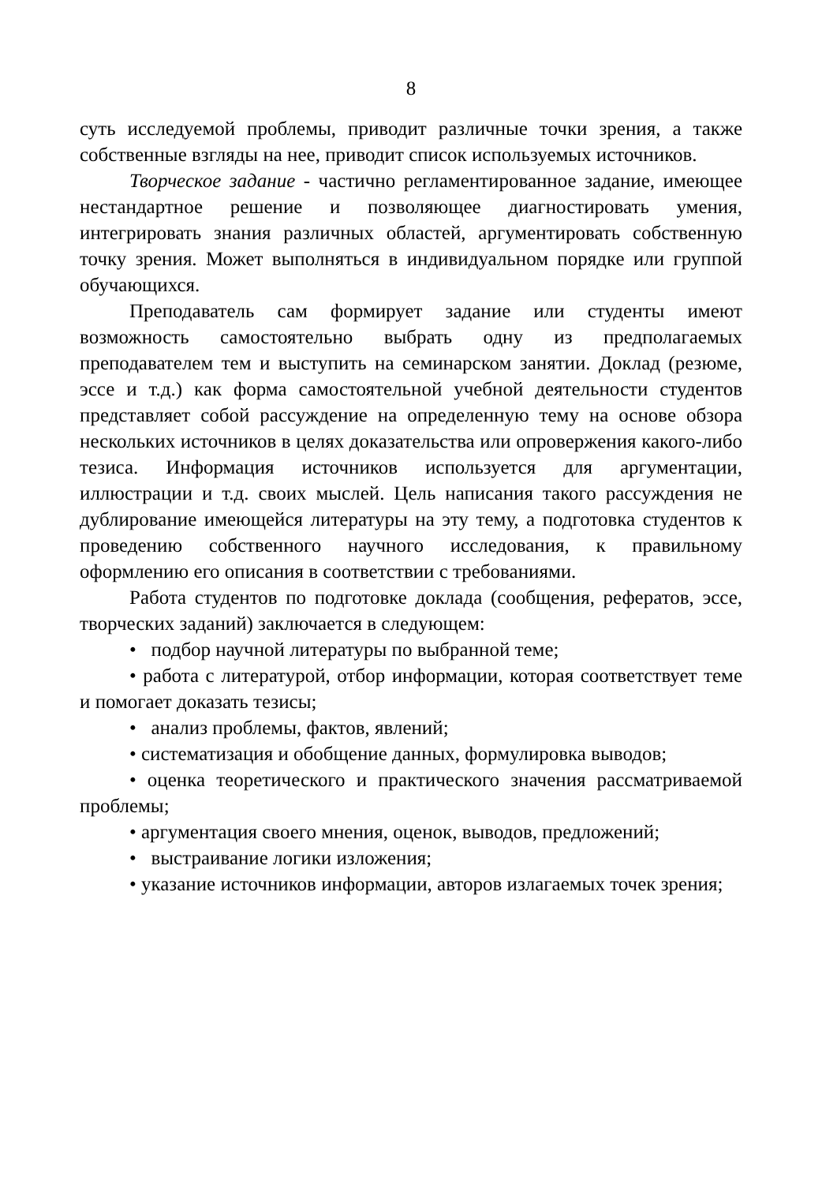8
суть исследуемой проблемы, приводит различные точки зрения, а также собственные взгляды на нее, приводит список используемых источников.
Творческое задание - частично регламентированное задание, имеющее нестандартное решение и позволяющее диагностировать умения, интегрировать знания различных областей, аргументировать собственную точку зрения. Может выполняться в индивидуальном порядке или группой обучающихся.
Преподаватель сам формирует задание или студенты имеют возможность самостоятельно выбрать одну из предполагаемых преподавателем тем и выступить на семинарском занятии. Доклад (резюме, эссе и т.д.) как форма самостоятельной учебной деятельности студентов представляет собой рассуждение на определенную тему на основе обзора нескольких источников в целях доказательства или опровержения какого-либо тезиса. Информация источников используется для аргументации, иллюстрации и т.д. своих мыслей. Цель написания такого рассуждения не дублирование имеющейся литературы на эту тему, а подготовка студентов к проведению собственного научного исследования, к правильному оформлению его описания в соответствии с требованиями.
Работа студентов по подготовке доклада (сообщения, рефератов, эссе, творческих заданий) заключается в следующем:
• подбор научной литературы по выбранной теме;
• работа с литературой, отбор информации, которая соответствует теме и помогает доказать тезисы;
• анализ проблемы, фактов, явлений;
• систематизация и обобщение данных, формулировка выводов;
• оценка теоретического и практического значения рассматриваемой проблемы;
• аргументация своего мнения, оценок, выводов, предложений;
• выстраивание логики изложения;
• указание источников информации, авторов излагаемых точек зрения;